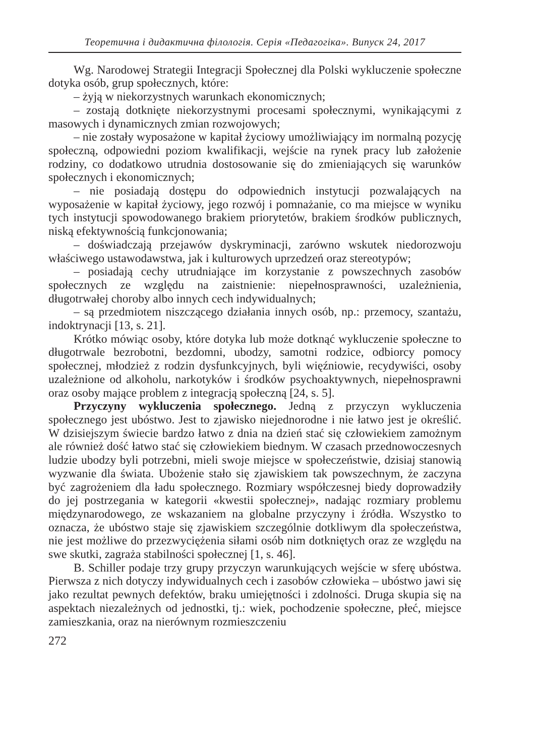Теоретична і дидактична філологія. Серія «Педагогіка». Випуск 24, 2017
Wg. Narodowej Strategii Integracji Społecznej dla Polski wykluczenie społeczne dotyka osób, grup społecznych, które:
– żyją w niekorzystnych warunkach ekonomicznych;
– zostają dotknięte niekorzystnymi procesami społecznymi, wynikającymi z masowych i dynamicznych zmian rozwojowych;
– nie zostały wyposażone w kapitał życiowy umożliwiający im normalną pozycję społeczną, odpowiedni poziom kwalifikacji, wejście na rynek pracy lub założenie rodziny, co dodatkowo utrudnia dostosowanie się do zmieniających się warunków społecznych i ekonomicznych;
– nie posiadają dostępu do odpowiednich instytucji pozwalających na wyposażenie w kapitał życiowy, jego rozwój i pomnażanie, co ma miejsce w wyniku tych instytucji spowodowanego brakiem priorytetów, brakiem środków publicznych, niską efektywnością funkcjonowania;
– doświadczają przejawów dyskryminacji, zarówno wskutek niedorozwoju właściwego ustawodawstwa, jak i kulturowych uprzedzeń oraz stereotypów;
– posiadają cechy utrudniające im korzystanie z powszechnych zasobów społecznych ze względu na zaistnienie: niepełnosprawności, uzależnienia, długotrwałej choroby albo innych cech indywidualnych;
– są przedmiotem niszczącego działania innych osób, np.: przemocy, szantażu, indoktrynacji [13, s. 21].
Krótko mówiąc osoby, które dotyka lub może dotknąć wykluczenie społeczne to długotrwale bezrobotni, bezdomni, ubodzy, samotni rodzice, odbiorcy pomocy społecznej, młodzież z rodzin dysfunkcyjnych, byli więźniowie, recydywiści, osoby uzależnione od alkoholu, narkotyków i środków psychoaktywnych, niepełnosprawni oraz osoby mające problem z integracją społeczną [24, s. 5].
Przyczyny wykluczenia społecznego. Jedną z przyczyn wykluczenia społecznego jest ubóstwo. Jest to zjawisko niejednorodne i nie łatwo jest je określić. W dzisiejszym świecie bardzo łatwo z dnia na dzień stać się człowiekiem zamożnym ale również dość łatwo stać się człowiekiem biednym. W czasach przednowoczesnych ludzie ubodzy byli potrzebni, mieli swoje miejsce w społeczeństwie, dzisiaj stanowią wyzwanie dla świata. Ubożenie stało się zjawiskiem tak powszechnym, że zaczyna być zagrożeniem dla ładu społecznego. Rozmiary współczesnej biedy doprowadziły do jej postrzegania w kategorii «kwestii społecznej», nadając rozmiary problemu międzynarodowego, ze wskazaniem na globalne przyczyny i źródła. Wszystko to oznacza, że ubóstwo staje się zjawiskiem szczególnie dotkliwym dla społeczeństwa, nie jest możliwe do przezwyciężenia siłami osób nim dotkniętych oraz ze względu na swe skutki, zagraża stabilności społecznej [1, s. 46].
B. Schiller podaje trzy grupy przyczyn warunkujących wejście w sferę ubóstwa. Pierwsza z nich dotyczy indywidualnych cech i zasobów człowieka – ubóstwo jawi się jako rezultat pewnych defektów, braku umiejętności i zdolności. Druga skupia się na aspektach niezależnych od jednostki, tj.: wiek, pochodzenie społeczne, płeć, miejsce zamieszkania, oraz na nierównym rozmieszczeniu
272